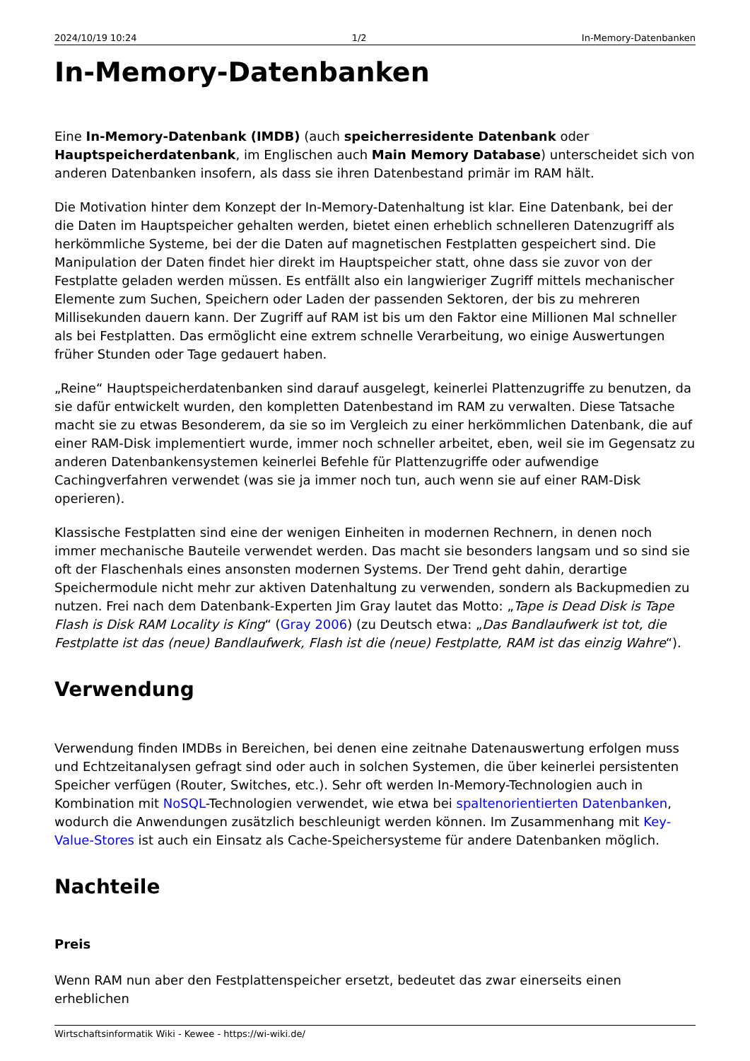2024/10/19 10:24 1/2 In-Memory-Datenbanken
In-Memory-Datenbanken
Eine In-Memory-Datenbank (IMDB) (auch speicherresidente Datenbank oder Hauptspeicherdatenbank, im Englischen auch Main Memory Database) unterscheidet sich von anderen Datenbanken insofern, als dass sie ihren Datenbestand primär im RAM hält.
Die Motivation hinter dem Konzept der In-Memory-Datenhaltung ist klar. Eine Datenbank, bei der die Daten im Hauptspeicher gehalten werden, bietet einen erheblich schnelleren Datenzugriff als herkömmliche Systeme, bei der die Daten auf magnetischen Festplatten gespeichert sind. Die Manipulation der Daten findet hier direkt im Hauptspeicher statt, ohne dass sie zuvor von der Festplatte geladen werden müssen. Es entfällt also ein langwieriger Zugriff mittels mechanischer Elemente zum Suchen, Speichern oder Laden der passenden Sektoren, der bis zu mehreren Millisekunden dauern kann. Der Zugriff auf RAM ist bis um den Faktor eine Millionen Mal schneller als bei Festplatten. Das ermöglicht eine extrem schnelle Verarbeitung, wo einige Auswertungen früher Stunden oder Tage gedauert haben.
„Reine“ Hauptspeicherdatenbanken sind darauf ausgelegt, keinerlei Plattenzugriffe zu benutzen, da sie dafür entwickelt wurden, den kompletten Datenbestand im RAM zu verwalten. Diese Tatsache macht sie zu etwas Besonderem, da sie so im Vergleich zu einer herkömmlichen Datenbank, die auf einer RAM-Disk implementiert wurde, immer noch schneller arbeitet, eben, weil sie im Gegensatz zu anderen Datenbankensystemen keinerlei Befehle für Plattenzugriffe oder aufwendige Cachingverfahren verwendet (was sie ja immer noch tun, auch wenn sie auf einer RAM-Disk operieren).
Klassische Festplatten sind eine der wenigen Einheiten in modernen Rechnern, in denen noch immer mechanische Bauteile verwendet werden. Das macht sie besonders langsam und so sind sie oft der Flaschenhals eines ansonsten modernen Systems. Der Trend geht dahin, derartige Speichermodule nicht mehr zur aktiven Datenhaltung zu verwenden, sondern als Backupmedien zu nutzen. Frei nach dem Datenbank-Experten Jim Gray lautet das Motto: „Tape is Dead Disk is Tape Flash is Disk RAM Locality is King“ (Gray 2006) (zu Deutsch etwa: „Das Bandlaufwerk ist tot, die Festplatte ist das (neue) Bandlaufwerk, Flash ist die (neue) Festplatte, RAM ist das einzig Wahre“).
Verwendung
Verwendung finden IMDBs in Bereichen, bei denen eine zeitnahe Datenauswertung erfolgen muss und Echtzeitanalysen gefragt sind oder auch in solchen Systemen, die über keinerlei persistenten Speicher verfügen (Router, Switches, etc.). Sehr oft werden In-Memory-Technologien auch in Kombination mit NoSQL-Technologien verwendet, wie etwa bei spaltenorientierten Datenbanken, wodurch die Anwendungen zusätzlich beschleunigt werden können. Im Zusammenhang mit Key-Value-Stores ist auch ein Einsatz als Cache-Speichersysteme für andere Datenbanken möglich.
Nachteile
Preis
Wenn RAM nun aber den Festplattenspeicher ersetzt, bedeutet das zwar einerseits einen erheblichen
Wirtschaftsinformatik Wiki - Kewee - https://wi-wiki.de/